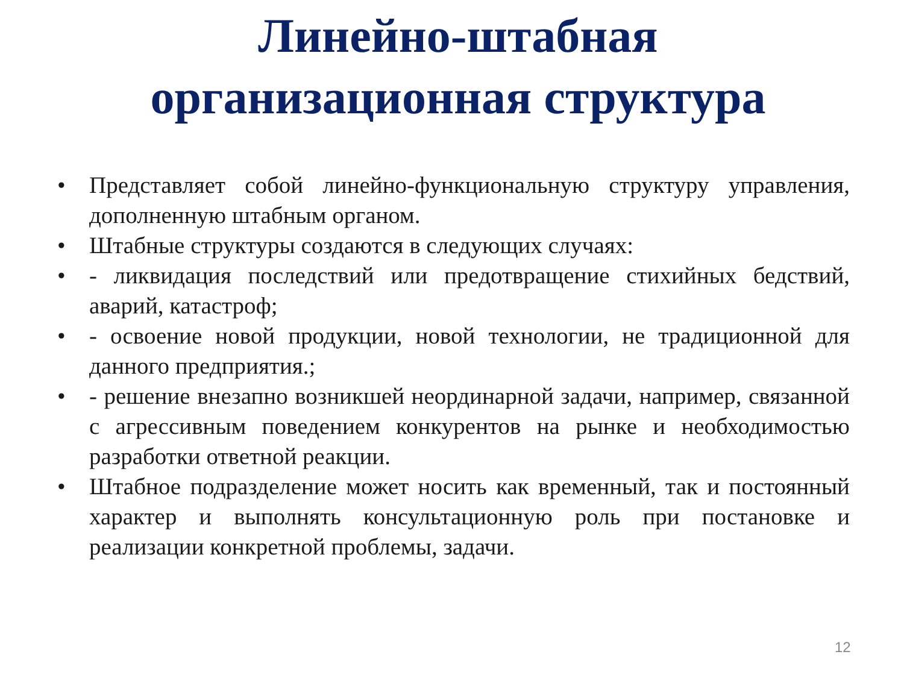Линейно-штабная
организационная структура
• Представляет собой линейно-функциональную структуру управления, дополненную штабным органом.
• Штабные структуры создаются в следующих случаях:
• - ликвидация последствий или предотвращение стихийных бедствий, аварий, катастроф;
• - освоение новой продукции, новой технологии, не традиционной для данного предприятия.;
• - решение внезапно возникшей неординарной задачи, например, связанной с агрессивным поведением конкурентов на рынке и необходимостью разработки ответной реакции.
• Штабное подразделение может носить как временный, так и постоянный характер и выполнять консультационную роль при постановке и реализации конкретной проблемы, задачи.
12